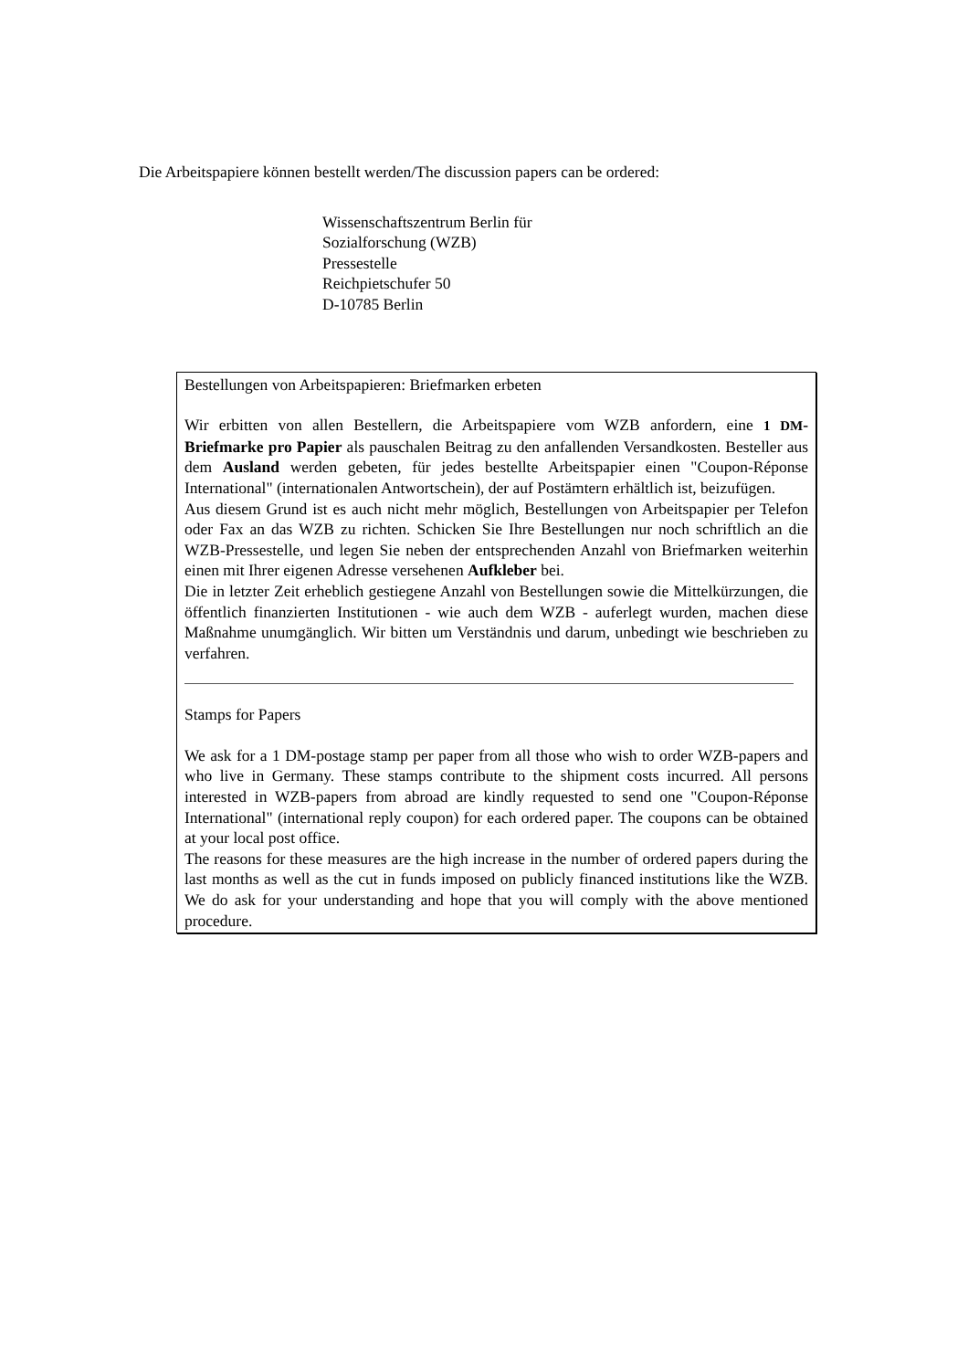Die Arbeitspapiere können bestellt werden/The discussion papers can be ordered:
Wissenschaftszentrum Berlin für
Sozialforschung (WZB)
Pressestelle
Reichpietschufer 50
D-10785 Berlin
Bestellungen von Arbeitspapieren: Briefmarken erbeten
Wir erbitten von allen Bestellern, die Arbeitspapiere vom WZB anfordern, eine 1 DM-Briefmarke pro Papier als pauschalen Beitrag zu den anfallenden Versand­kosten. Besteller aus dem Ausland werden gebeten, für jedes bestellte Arbeitspapier einen "Coupon-Réponse International" (internationalen Antwortschein), der auf Postämtern erhältlich ist, beizufügen.
Aus diesem Grund ist es auch nicht mehr möglich, Bestellungen von Arbeitspapier per Telefon oder Fax an das WZB zu richten. Schicken Sie Ihre Bestellungen nur noch schriftlich an die WZB-Pressestelle, und legen Sie neben der entsprechenden Anzahl von Briefmarken weiterhin einen mit Ihrer eigenen Adresse versehenen Aufkleber bei.
Die in letzter Zeit erheblich gestiegene Anzahl von Bestellungen sowie die Mittelkürzungen, die öffentlich finanzierten Institutionen - wie auch dem WZB - auferlegt wurden, machen diese Maßnahme unumgänglich. Wir bitten um Verständnis und darum, unbedingt wie beschrieben zu verfahren.
Stamps for Papers
We ask for a 1 DM-postage stamp per paper from all those who wish to order WZB-papers and who live in Germany. These stamps contribute to the shipment costs incurred. All persons interested in WZB-papers from abroad are kindly requested to send one "Coupon-Réponse International" (international reply coupon) for each ordered paper. The coupons can be obtained at your local post office.
The reasons for these measures are the high increase in the number of ordered papers during the last months as well as the cut in funds imposed on publicly financed institutions like the WZB. We do ask for your understanding and hope that you will comply with the above mentioned procedure.